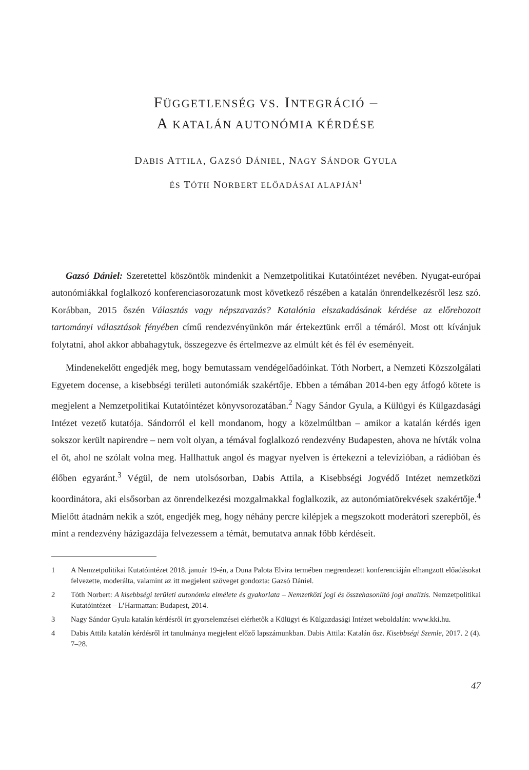FÜGGETLENSÉG VS. INTEGRÁCIÓ –
A KATALÁN AUTONÓMIA KÉRDÉSE
DABIS ATTILA, GAZSÓ DÁNIEL, NAGY SÁNDOR GYULA
ÉS TÓTH NORBERT ELŐADÁSAI ALAPJÁN<sup>1</sup>
Gazsó Dániel: Szeretettel köszöntök mindenkit a Nemzetpolitikai Kutatóintézet nevében. Nyugat-európai autonómiákkal foglalkozó konferenciasorozatunk most következő részében a katalán önrendelkezésről lesz szó. Korábban, 2015 őszén Választás vagy népszavazás? Katalónia elszakadásának kérdése az előrehozott tartományi választások fényében című rendezvényünkön már értekeztünk erről a témáról. Most ott kívánjuk folytatni, ahol akkor abbahagytuk, összegezve és értelmezve az elmúlt két és fél év eseményeit.
Mindenekelőtt engedjék meg, hogy bemutassam vendégelőadóinkat. Tóth Norbert, a Nemzeti Közszolgálati Egyetem docense, a kisebbségi területi autonómiák szakértője. Ebben a témában 2014-ben egy átfogó kötete is megjelent a Nemzetpolitikai Kutatóintézet könyvsorozatában.<sup>2</sup> Nagy Sándor Gyula, a Külügyi és Külgazdasági Intézet vezető kutatója. Sándorról el kell mondanom, hogy a közelmúltban – amikor a katalán kérdés igen sokszor került napirendre – nem volt olyan, a témával foglalkozó rendezvény Budapesten, ahova ne hívták volna el őt, ahol ne szólalt volna meg. Hallhattuk angol és magyar nyelven is értekezni a televízióban, a rádióban és élőben egyaránt.<sup>3</sup> Végül, de nem utolsósorban, Dabis Attila, a Kisebbségi Jogvédő Intézet nemzetközi koordinátora, aki elsősorban az önrendelkezési mozgalmakkal foglalkozik, az autonómiatörekvések szakértője.<sup>4</sup> Mielőtt átadnám nekik a szót, engedjék meg, hogy néhány percre kilépjek a megszokott moderátori szerepből, és mint a rendezvény házigazdája felvezessem a témát, bemutatva annak főbb kérdéseit.
1 A Nemzetpolitikai Kutatóintézet 2018. január 19-én, a Duna Palota Elvira termében megrendezett konferenciáján elhangzott előadásokat felvezette, moderálta, valamint az itt megjelent szöveget gondozta: Gazsó Dániel.
2 Tóth Norbert: A kisebbségi területi autonómia elmélete és gyakorlata – Nemzetközi jogi és összehasonlító jogi analízis. Nemzetpolitikai Kutatóintézet – L’Harmattan: Budapest, 2014.
3 Nagy Sándor Gyula katalán kérdésről írt gyorselemzései elérhetők a Külügyi és Külgazdasági Intézet weboldalán: www.kki.hu.
4 Dabis Attila katalán kérdésről írt tanulmánya megjelent előző lapszámunkban. Dabis Attila: Katalán ősz. Kisebbségi Szemle, 2017. 2 (4). 7–28.
47